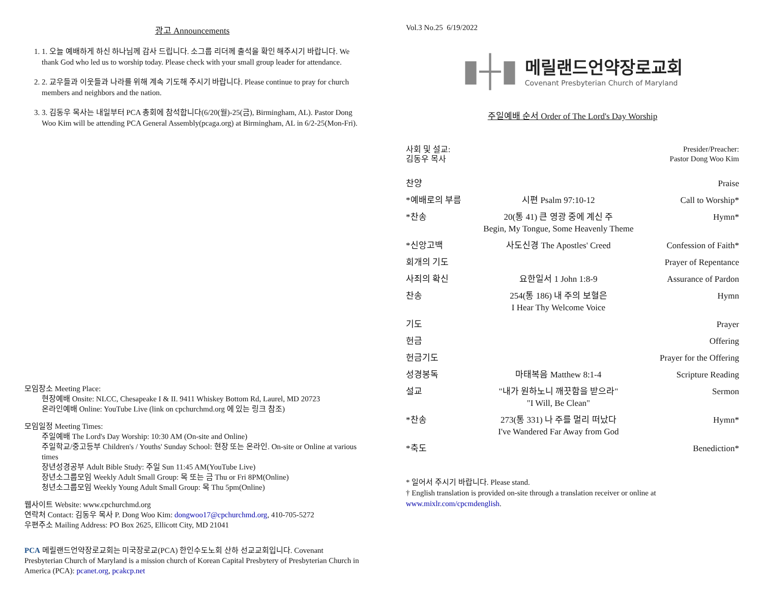광고 Announcements
1. 1. 오늘 예배하게 하신 하나님께 감사 드립니다. 소그룹 리더께 출석을 확인 해주시기 바랍니다. We thank God who led us to worship today. Please check with your small group leader for attendance.
2. 2. 교우들과 이웃들과 나라를 위해 계속 기도해 주시기 바랍니다. Please continue to pray for church members and neighbors and the nation.
3. 3. 김동우 목사는 내일부터 PCA 총회에 참석합니다(6/20(월)-25(금), Birmingham, AL). Pastor Dong Woo Kim will be attending PCA General Assembly(pcaga.org) at Birmingham, AL in 6/2-25(Mon-Fri).
모임장소 Meeting Place:
현장예배 Onsite: NLCC, Chesapeake I & II. 9411 Whiskey Bottom Rd, Laurel, MD 20723
온라인예배 Online: YouTube Live (link on cpchurchmd.org 에 있는 링크 참조)
모임일정 Meeting Times:
주일예배 The Lord's Day Worship: 10:30 AM (On-site and Online)
주일학교/중고등부 Children's / Youths' Sunday School: 현장 또는 온라인. On-site or Online at various times
장년성경공부 Adult Bible Study: 주일 Sun 11:45 AM(YouTube Live)
장년소그룹모임 Weekly Adult Small Group: 목 또는 금 Thu or Fri 8PM(Online)
청년소그룹모임 Weekly Young Adult Small Group: 목 Thu 5pm(Online)
웹사이트 Website: www.cpchurchmd.org
연락처 Contact: 김동우 목사 P. Dong Woo Kim: dongwoo17@cpchurchmd.org, 410-705-5272
우편주소 Mailing Address: PO Box 2625, Ellicott City, MD 21041
PCA 메릴랜드언약장로교회는 미국장로교(PCA) 한인수도노회 산하 선교교회입니다. Covenant Presbyterian Church of Maryland is a mission church of Korean Capital Presbytery of Presbyterian Church in America (PCA): pcanet.org, pcakcp.net
Vol.3 No.25 6/19/2022
▮┼▮
메릴랜드언약장로교회
Covenant Presbyterian Church of Maryland
주일예배 순서 Order of The Lord's Day Worship
| 사회 및 설교: 김동우 목사 | | Presider/Preacher: Pastor Dong Woo Kim |
| 찬양 | | Praise |
| *예배로의 부름 | 시편 Psalm 97:10-12 | Call to Worship* |
| *찬송 | 20(통 41) 큰 영광 중에 계신 주 Begin, My Tongue, Some Heavenly Theme | Hymn* |
| *신앙고백 | 사도신경 The Apostles' Creed | Confession of Faith* |
| 회개의 기도 | | Prayer of Repentance |
| 사죄의 확신 | 요한일서 1 John 1:8-9 | Assurance of Pardon |
| 찬송 | 254(통 186) 내 주의 보혈은 I Hear Thy Welcome Voice | Hymn |
| 기도 | | Prayer |
| 헌금 | | Offering |
| 헌금기도 | | Prayer for the Offering |
| 성경봉독 | 마태복음 Matthew 8:1-4 | Scripture Reading |
| 설교 | "내가 원하노니 깨끗함을 받으라" "I Will, Be Clean" | Sermon |
| *찬송 | 273(통 331) 나 주를 멀리 떠났다 I've Wandered Far Away from God | Hymn* |
| *축도 | | Benediction* |
* 일어서 주시기 바랍니다. Please stand.
† English translation is provided on-site through a translation receiver or online at www.mixlr.com/cpcmdenglish.